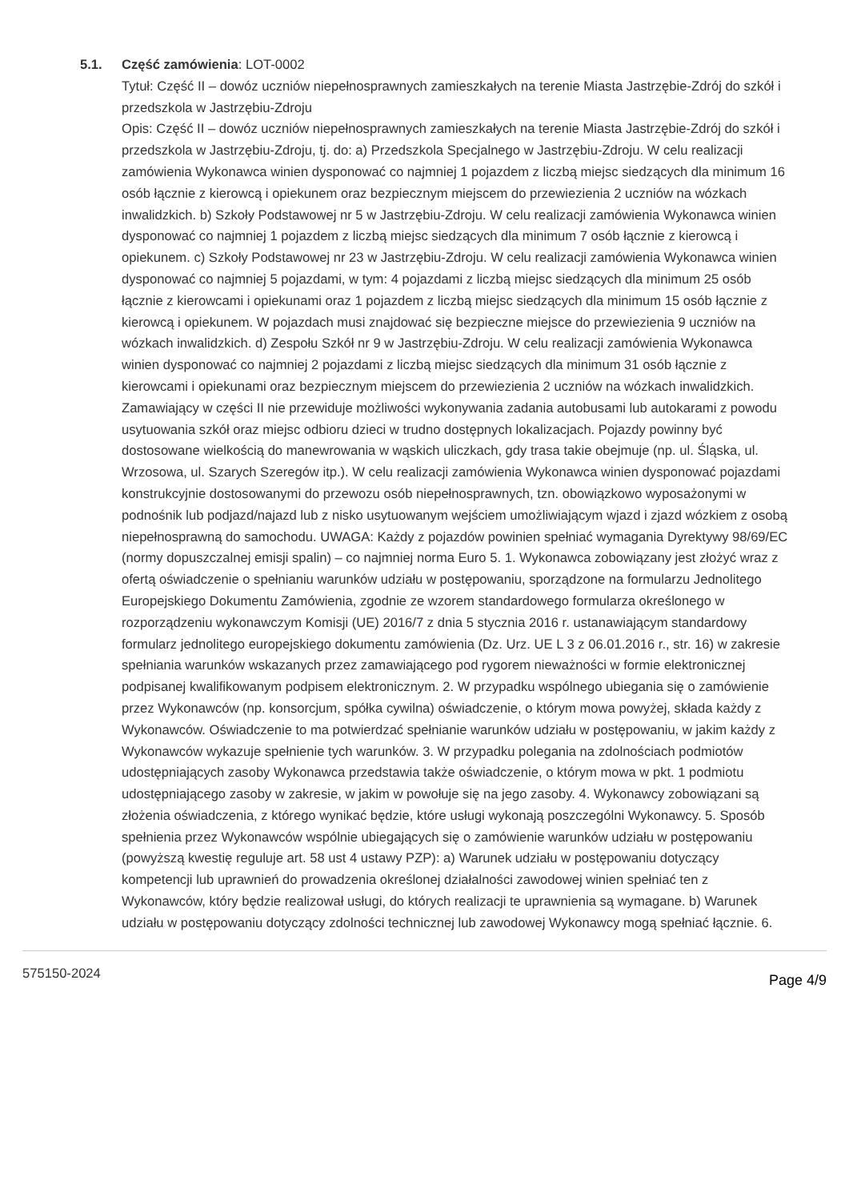5.1.
Część zamówienia: LOT-0002
Tytuł: Część II – dowóz uczniów niepełnosprawnych zamieszkałych na terenie Miasta Jastrzębie-Zdrój do szkół i przedszkola w Jastrzębiu-Zdroju
Opis: Część II – dowóz uczniów niepełnosprawnych zamieszkałych na terenie Miasta Jastrzębie-Zdrój do szkół i przedszkola w Jastrzębiu-Zdroju, tj. do: a) Przedszkola Specjalnego w Jastrzębiu-Zdroju. W celu realizacji zamówienia Wykonawca winien dysponować co najmniej 1 pojazdem z liczbą miejsc siedzących dla minimum 16 osób łącznie z kierowcą i opiekunem oraz bezpiecznym miejscem do przewiezienia 2 uczniów na wózkach inwalidzkich. b) Szkoły Podstawowej nr 5 w Jastrzębiu-Zdroju. W celu realizacji zamówienia Wykonawca winien dysponować co najmniej 1 pojazdem z liczbą miejsc siedzących dla minimum 7 osób łącznie z kierowcą i opiekunem. c) Szkoły Podstawowej nr 23 w Jastrzębiu-Zdroju. W celu realizacji zamówienia Wykonawca winien dysponować co najmniej 5 pojazdami, w tym: 4 pojazdami z liczbą miejsc siedzących dla minimum 25 osób łącznie z kierowcami i opiekunami oraz 1 pojazdem z liczbą miejsc siedzących dla minimum 15 osób łącznie z kierowcą i opiekunem. W pojazdach musi znajdować się bezpieczne miejsce do przewiezienia 9 uczniów na wózkach inwalidzkich. d) Zespołu Szkół nr 9 w Jastrzębiu-Zdroju. W celu realizacji zamówienia Wykonawca winien dysponować co najmniej 2 pojazdami z liczbą miejsc siedzących dla minimum 31 osób łącznie z kierowcami i opiekunami oraz bezpiecznym miejscem do przewiezienia 2 uczniów na wózkach inwalidzkich. Zamawiający w części II nie przewiduje możliwości wykonywania zadania autobusami lub autokarami z powodu usytuowania szkół oraz miejsc odbioru dzieci w trudno dostępnych lokalizacjach. Pojazdy powinny być dostosowane wielkością do manewrowania w wąskich uliczkach, gdy trasa takie obejmuje (np. ul. Śląska, ul. Wrzosowa, ul. Szarych Szeregów itp.). W celu realizacji zamówienia Wykonawca winien dysponować pojazdami konstrukcyjnie dostosowanymi do przewozu osób niepełnosprawnych, tzn. obowiązkowo wyposażonymi w podnośnik lub podjazd/najazd lub z nisko usytuowanym wejściem umożliwiającym wjazd i zjazd wózkiem z osobą niepełnosprawną do samochodu. UWAGA: Każdy z pojazdów powinien spełniać wymagania Dyrektywy 98/69/EC (normy dopuszczalnej emisji spalin) – co najmniej norma Euro 5. 1. Wykonawca zobowiązany jest złożyć wraz z ofertą oświadczenie o spełnianiu warunków udziału w postępowaniu, sporządzone na formularzu Jednolitego Europejskiego Dokumentu Zamówienia, zgodnie ze wzorem standardowego formularza określonego w rozporządzeniu wykonawczym Komisji (UE) 2016/7 z dnia 5 stycznia 2016 r. ustanawiającym standardowy formularz jednolitego europejskiego dokumentu zamówienia (Dz. Urz. UE L 3 z 06.01.2016 r., str. 16) w zakresie spełniania warunków wskazanych przez zamawiającego pod rygorem nieważności w formie elektronicznej podpisanej kwalifikowanym podpisem elektronicznym. 2. W przypadku wspólnego ubiegania się o zamówienie przez Wykonawców (np. konsorcjum, spółka cywilna) oświadczenie, o którym mowa powyżej, składa każdy z Wykonawców. Oświadczenie to ma potwierdzać spełnianie warunków udziału w postępowaniu, w jakim każdy z Wykonawców wykazuje spełnienie tych warunków. 3. W przypadku polegania na zdolnościach podmiotów udostępniających zasoby Wykonawca przedstawia także oświadczenie, o którym mowa w pkt. 1 podmiotu udostępniającego zasoby w zakresie, w jakim w powołuje się na jego zasoby. 4. Wykonawcy zobowiązani są złożenia oświadczenia, z którego wynikać będzie, które usługi wykonają poszczególni Wykonawcy. 5. Sposób spełnienia przez Wykonawców wspólnie ubiegających się o zamówienie warunków udziału w postępowaniu (powyższą kwestię reguluje art. 58 ust 4 ustawy PZP): a) Warunek udziału w postępowaniu dotyczący kompetencji lub uprawnień do prowadzenia określonej działalności zawodowej winien spełniać ten z Wykonawców, który będzie realizował usługi, do których realizacji te uprawnienia są wymagane. b) Warunek udziału w postępowaniu dotyczący zdolności technicznej lub zawodowej Wykonawcy mogą spełniać łącznie. 6.
575150-2024 Page 4/9